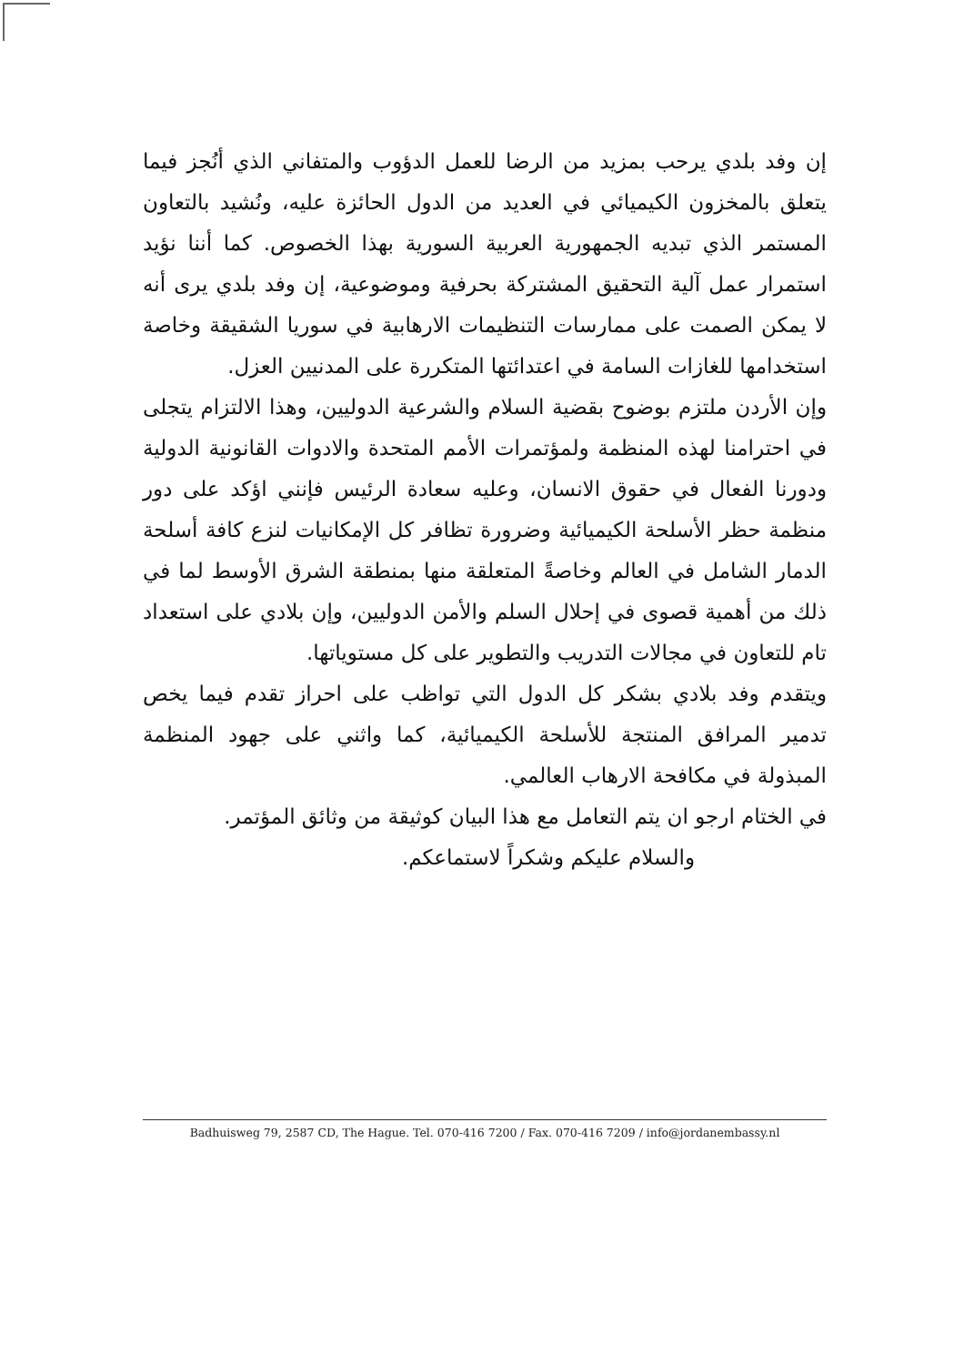إن وفد بلدي يرحب بمزيد من الرضا للعمل الدؤوب والمتفاني الذي أنُجز فيما يتعلق بالمخزون الكيميائي في العديد من الدول الحائزة عليه، ونُشيد بالتعاون المستمر الذي تبديه الجمهورية العربية السورية بهذا الخصوص. كما أننا نؤيد استمرار عمل آلية التحقيق المشتركة بحرفية وموضوعية، إن وفد بلدي يرى أنه لا يمكن الصمت على ممارسات التنظيمات الارهابية في سوريا الشقيقة وخاصة استخدامها للغازات السامة في اعتدائتها المتكررة على المدنيين العزل.
وإن الأردن ملتزم بوضوح بقضية السلام والشرعية الدوليين، وهذا الالتزام يتجلى في احترامنا لهذه المنظمة ولمؤتمرات الأمم المتحدة والادوات القانونية الدولية ودورنا الفعال في حقوق الانسان، وعليه سعادة الرئيس فإنني اؤكد على دور منظمة حظر الأسلحة الكيميائية وضرورة تظافر كل الإمكانيات لنزع كافة أسلحة الدمار الشامل في العالم وخاصةً المتعلقة منها بمنطقة الشرق الأوسط لما في ذلك من أهمية قصوى في إحلال السلم والأمن الدوليين، وإن بلادي على استعداد تام للتعاون في مجالات التدريب والتطوير على كل مستوياتها.
ويتقدم وفد بلادي بشكر كل الدول التي تواظب على احراز تقدم فيما يخص تدمير المرافق المنتجة للأسلحة الكيميائية، كما واثني على جهود المنظمة المبذولة في مكافحة الارهاب العالمي.
في الختام ارجو ان يتم التعامل مع هذا البيان كوثيقة من وثائق المؤتمر.
والسلام عليكم وشكراً لاستماعكم.
Badhuisweg 79, 2587 CD, The Hague. Tel. 070-416 7200 / Fax. 070-416 7209 / info@jordanembassy.nl